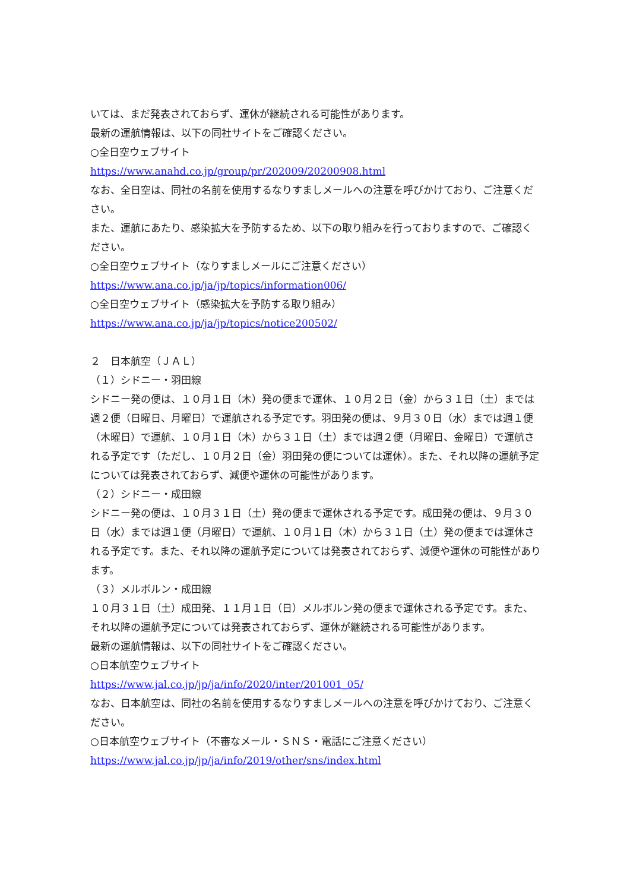いては、まだ発表されておらず、運休が継続される可能性があります。
最新の運航情報は、以下の同社サイトをご確認ください。
○全日空ウェブサイト
https://www.anahd.co.jp/group/pr/202009/20200908.html
なお、全日空は、同社の名前を使用するなりすましメールへの注意を呼びかけており、ご注意ください。
また、運航にあたり、感染拡大を予防するため、以下の取り組みを行っておりますので、ご確認ください。
○全日空ウェブサイト（なりすましメールにご注意ください）
https://www.ana.co.jp/ja/jp/topics/information006/
○全日空ウェブサイト（感染拡大を予防する取り組み）
https://www.ana.co.jp/ja/jp/topics/notice200502/
２　日本航空（ＪＡＬ）
（１）シドニー・羽田線
シドニー発の便は、１０月１日（木）発の便まで運休、１０月２日（金）から３１日（土）までは週２便（日曜日、月曜日）で運航される予定です。羽田発の便は、９月３０日（水）までは週１便（木曜日）で運航、１０月１日（木）から３１日（土）までは週２便（月曜日、金曜日）で運航される予定です（ただし、１０月２日（金）羽田発の便については運休）。また、それ以降の運航予定については発表されておらず、減便や運休の可能性があります。
（２）シドニー・成田線
シドニー発の便は、１０月３１日（土）発の便まで運休される予定です。成田発の便は、９月３０日（水）までは週１便（月曜日）で運航、１０月１日（木）から３１日（土）発の便までは運休される予定です。また、それ以降の運航予定については発表されておらず、減便や運休の可能性があります。
（３）メルボルン・成田線
１０月３１日（土）成田発、１１月１日（日）メルボルン発の便まで運休される予定です。また、それ以降の運航予定については発表されておらず、運休が継続される可能性があります。
最新の運航情報は、以下の同社サイトをご確認ください。
○日本航空ウェブサイト
https://www.jal.co.jp/jp/ja/info/2020/inter/201001_05/
なお、日本航空は、同社の名前を使用するなりすましメールへの注意を呼びかけており、ご注意ください。
○日本航空ウェブサイト（不審なメール・ＳＮＳ・電話にご注意ください）
https://www.jal.co.jp/jp/ja/info/2019/other/sns/index.html